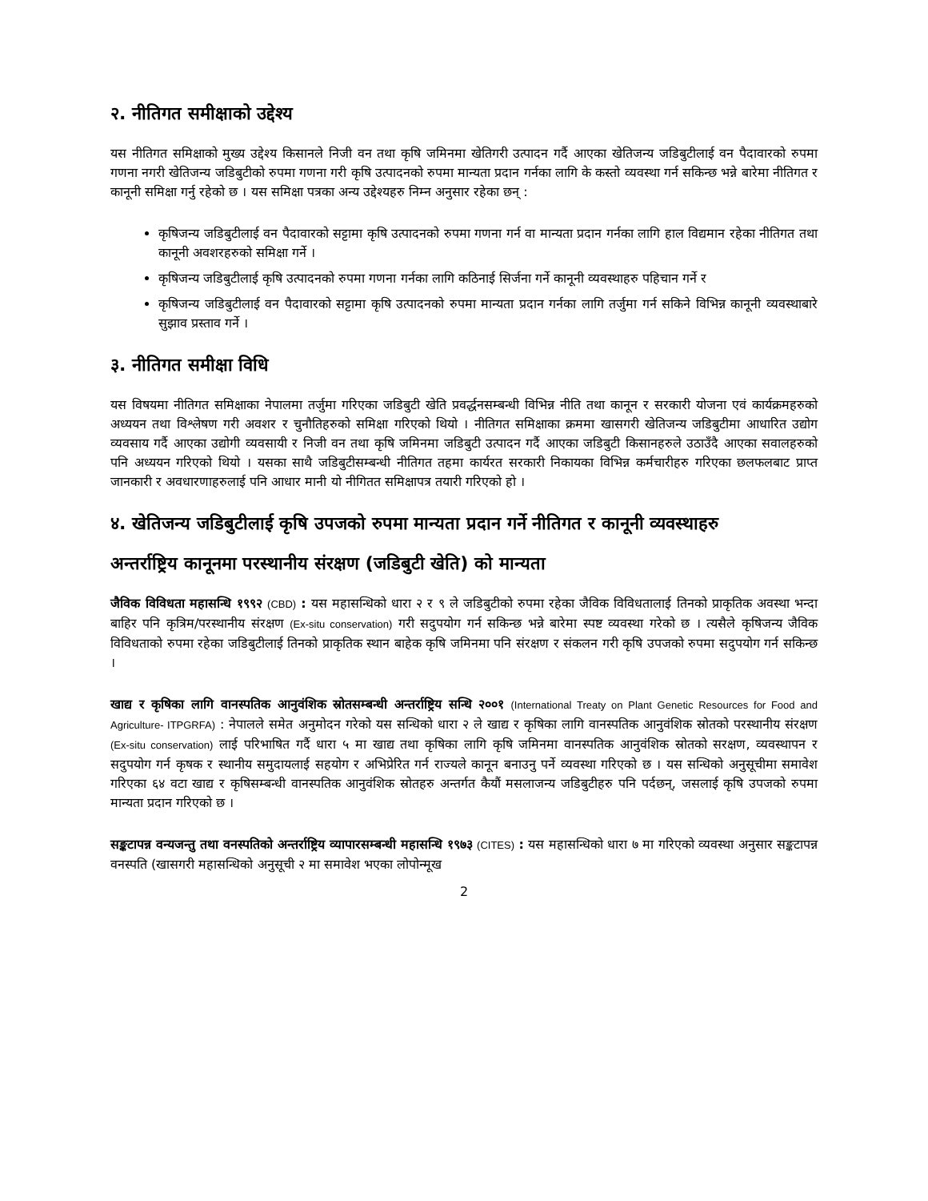२. नीतिगत समीक्षाको उद्देश्य
यस नीतिगत समिक्षाको मुख्य उद्देश्य किसानले निजी वन तथा कृषि जमिनमा खेतिगरी उत्पादन गर्दै आएका खेतिजन्य जडिबुटीलाई वन पैदावारको रुपमा गणना नगरी खेतिजन्य जडिबुटीको रुपमा गणना गरी कृषि उत्पादनको रुपमा मान्यता प्रदान गर्नका लागि के कस्तो व्यवस्था गर्न सकिन्छ भन्ने बारेमा नीतिगत र कानूनी समिक्षा गर्नु रहेको छ । यस समिक्षा पत्रका अन्य उद्देश्यहरु निम्न अनुसार रहेका छन् :
कृषिजन्य जडिबुटीलाई वन पैदावारको सट्टामा कृषि उत्पादनको रुपमा गणना गर्न वा मान्यता प्रदान गर्नका लागि हाल विद्यमान रहेका नीतिगत तथा कानूनी अवशरहरुको समिक्षा गर्ने ।
कृषिजन्य जडिबुटीलाई कृषि उत्पादनको रुपमा गणना गर्नका लागि कठिनाई सिर्जना गर्ने कानूनी व्यवस्थाहरु पहिचान गर्ने र
कृषिजन्य जडिबुटीलाई वन पैदावारको सट्टामा कृषि उत्पादनको रुपमा मान्यता प्रदान गर्नका लागि तर्जुमा गर्न सकिने विभिन्न कानूनी व्यवस्थाबारे सुझाव प्रस्ताव गर्ने ।
३. नीतिगत समीक्षा विधि
यस विषयमा नीतिगत समिक्षाका नेपालमा तर्जुमा गरिएका जडिबुटी खेति प्रवर्द्धनसम्बन्धी विभिन्न नीति तथा कानून र सरकारी योजना एवं कार्यक्रमहरुको अध्ययन तथा विश्लेषण गरी अवशर र चुनौतिहरुको समिक्षा गरिएको थियो । नीतिगत समिक्षाका क्रममा खासगरी खेतिजन्य जडिबुटीमा आधारित उद्योग व्यवसाय गर्दै आएका उद्योगी व्यवसायी र निजी वन तथा कृषि जमिनमा जडिबुटी उत्पादन गर्दै आएका जडिबुटी किसानहरुले उठाउँदै आएका सवालहरुको पनि अध्ययन गरिएको थियो । यसका साथै जडिबुटीसम्बन्धी नीतिगत तहमा कार्यरत सरकारी निकायका विभिन्न कर्मचारीहरु गरिएका छलफलबाट प्राप्त जानकारी र अवधारणाहरुलाई पनि आधार मानी यो नीगितत समिक्षापत्र तयारी गरिएको हो ।
४. खेतिजन्य जडिबुटीलाई कृषि उपजको रुपमा मान्यता प्रदान गर्ने नीतिगत र कानूनी व्यवस्थाहरु
अन्तर्राष्ट्रिय कानूनमा परस्थानीय संरक्षण (जडिबुटी खेति) को मान्यता
जैविक विविधता महासन्धि १९९२ (CBD) : यस महासन्धिको धारा २ र ९ ले जडिबुटीको रुपमा रहेका जैविक विविधतालाई तिनको प्राकृतिक अवस्था भन्दा बाहिर पनि कृत्रिम/परस्थानीय संरक्षण (Ex-situ conservation) गरी सदुपयोग गर्न सकिन्छ भन्ने बारेमा स्पष्ट व्यवस्था गरेको छ । त्यसैले कृषिजन्य जैविक विविधताको रुपमा रहेका जडिबुटीलाई तिनको प्राकृतिक स्थान बाहेक कृषि जमिनमा पनि संरक्षण र संकलन गरी कृषि उपजको रुपमा सदुपयोग गर्न सकिन्छ ।
खाद्य र कृषिका लागि वानस्पतिक आनुवंशिक स्रोतसम्बन्धी अन्तर्राष्ट्रिय सन्धि २००१ (International Treaty on Plant Genetic Resources for Food and Agriculture- ITPGRFA) : नेपालले समेत अनुमोदन गरेको यस सन्धिको धारा २ ले खाद्य र कृषिका लागि वानस्पतिक आनुवंशिक स्रोतको परस्थानीय संरक्षण (Ex-situ conservation) लाई परिभाषित गर्दै धारा ५ मा खाद्य तथा कृषिका लागि कृषि जमिनमा वानस्पतिक आनुवंशिक स्रोतको सरक्षण, व्यवस्थापन र सदुपयोग गर्न कृषक र स्थानीय समुदायलाई सहयोग र अभिप्रेरित गर्न राज्यले कानून बनाउनु पर्ने व्यवस्था गरिएको छ । यस सन्धिको अनुसूचीमा समावेश गरिएका ६४ वटा खाद्य र कृषिसम्बन्धी वानस्पतिक आनुवंशिक स्रोतहरु अन्तर्गत कैयौं मसलाजन्य जडिबुटीहरु पनि पर्दछन्, जसलाई कृषि उपजको रुपमा मान्यता प्रदान गरिएको छ ।
सङ्कटापन्न वन्यजन्तु तथा वनस्पतिको अन्तर्राष्ट्रिय व्यापारसम्बन्धी महासन्धि १९७३ (CITES) : यस महासन्धिको धारा ७ मा गरिएको व्यवस्था अनुसार सङ्कटापन्न वनस्पति (खासगरी महासन्धिको अनुसूची २ मा समावेश भएका लोपोन्मूख
2